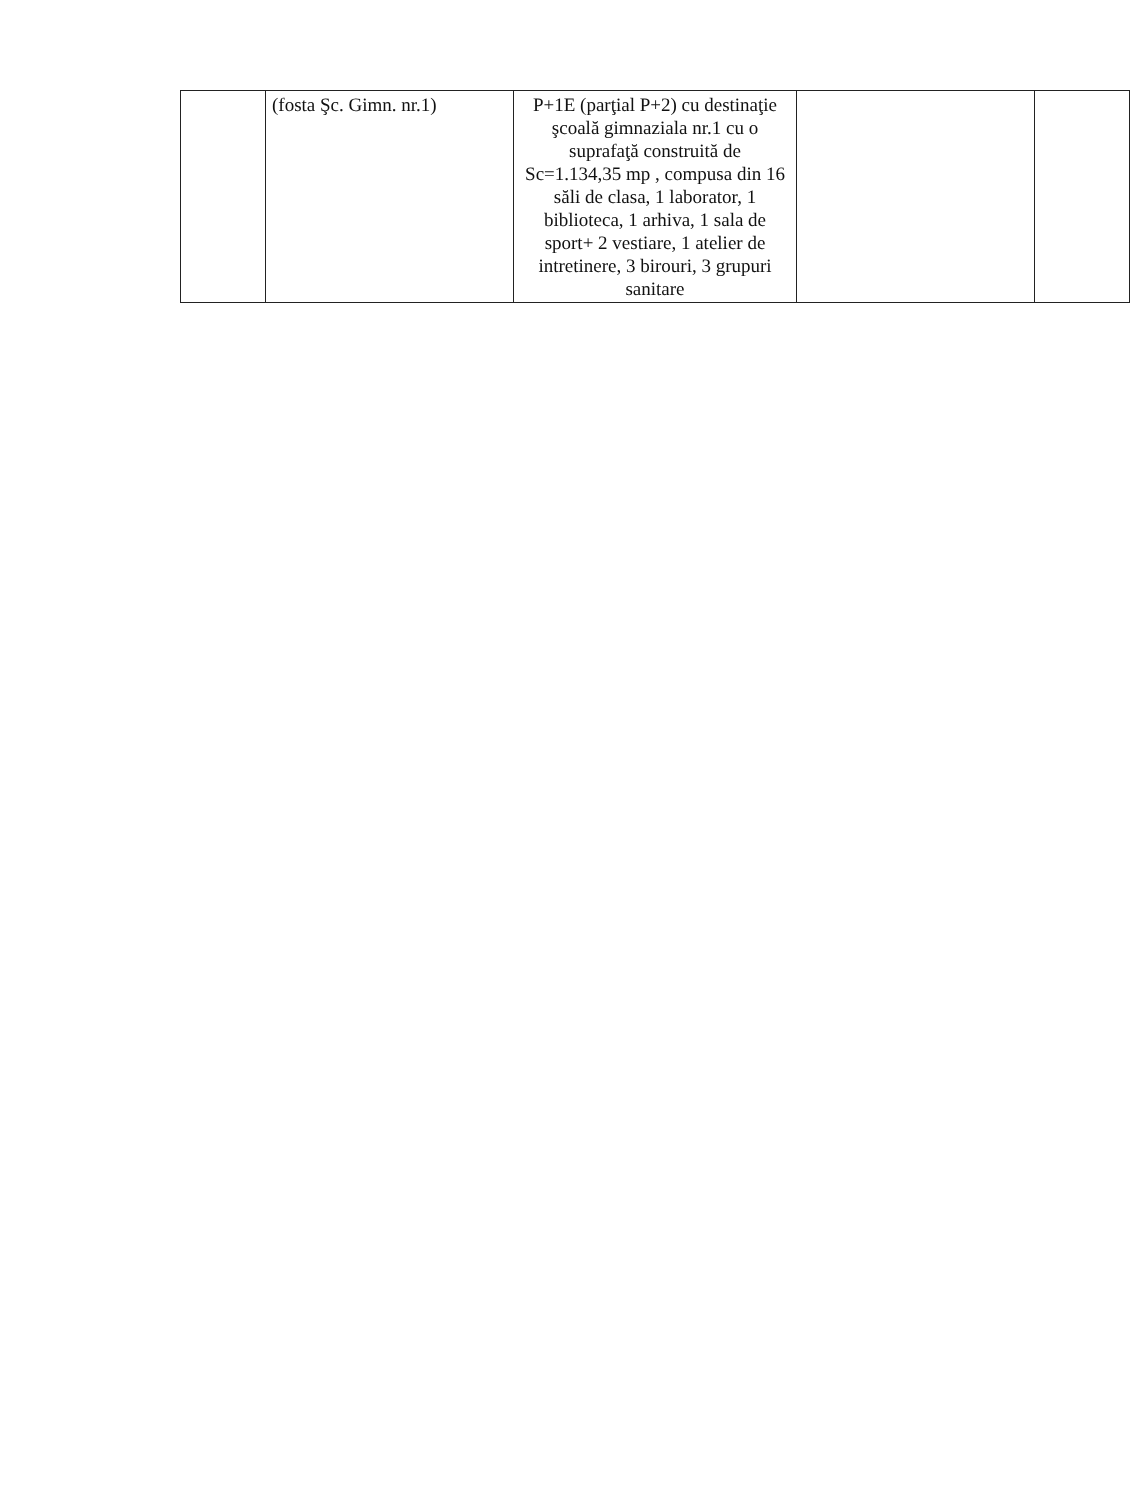| | (fosta Şc. Gimn. nr.1) | P+1E (parţial P+2) cu destinaţie şcoală gimnaziala nr.1 cu o suprafaţă construită de Sc=1.134,35 mp , compusa din 16 săli de clasa, 1 laborator, 1 biblioteca, 1 arhiva, 1 sala de sport+ 2 vestiare, 1 atelier de intretinere, 3 birouri, 3 grupuri sanitare | | |